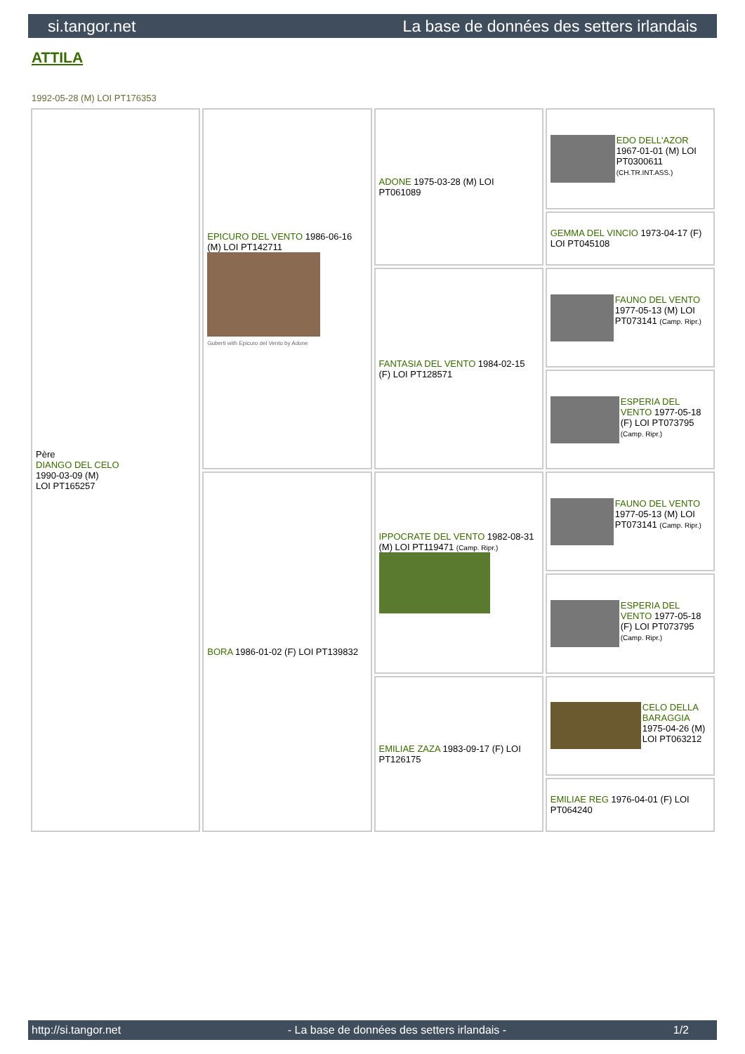si.tangor.net La base de données des setters irlandais
ATTILA
1992-05-28 (M) LOI PT176353
| Père DIANGO DEL CELO 1990-03-09 (M) LOI PT165257 | EPICURO DEL VENTO 1986-06-16 (M) LOI PT142711 Guberti with Epicuro del Vento by Adone | ADONE 1975-03-28 (M) LOI PT061089 | EDO DELL'AZOR 1967-01-01 (M) LOI PT0300611 (CH.TR.INT.ASS.) |
| | | | GEMMA DEL VINCIO 1973-04-17 (F) LOI PT045108 |
| | | FANTASIA DEL VENTO 1984-02-15 (F) LOI PT128571 | FAUNO DEL VENTO 1977-05-13 (M) LOI PT073141 (Camp. Ripr.) |
| | | | ESPERIA DEL VENTO 1977-05-18 (F) LOI PT073795 (Camp. Ripr.) |
| | BORA 1986-01-02 (F) LOI PT139832 | IPPOCRATE DEL VENTO 1982-08-31 (M) LOI PT119471 (Camp. Ripr.) | FAUNO DEL VENTO 1977-05-13 (M) LOI PT073141 (Camp. Ripr.) |
| | | | ESPERIA DEL VENTO 1977-05-18 (F) LOI PT073795 (Camp. Ripr.) |
| | | EMILIAE ZAZA 1983-09-17 (F) LOI PT126175 | CELO DELLA BARAGGIA 1975-04-26 (M) LOI PT063212 |
| | | | EMILIAE REG 1976-04-01 (F) LOI PT064240 |
http://si.tangor.net - La base de données des setters irlandais - 1/2